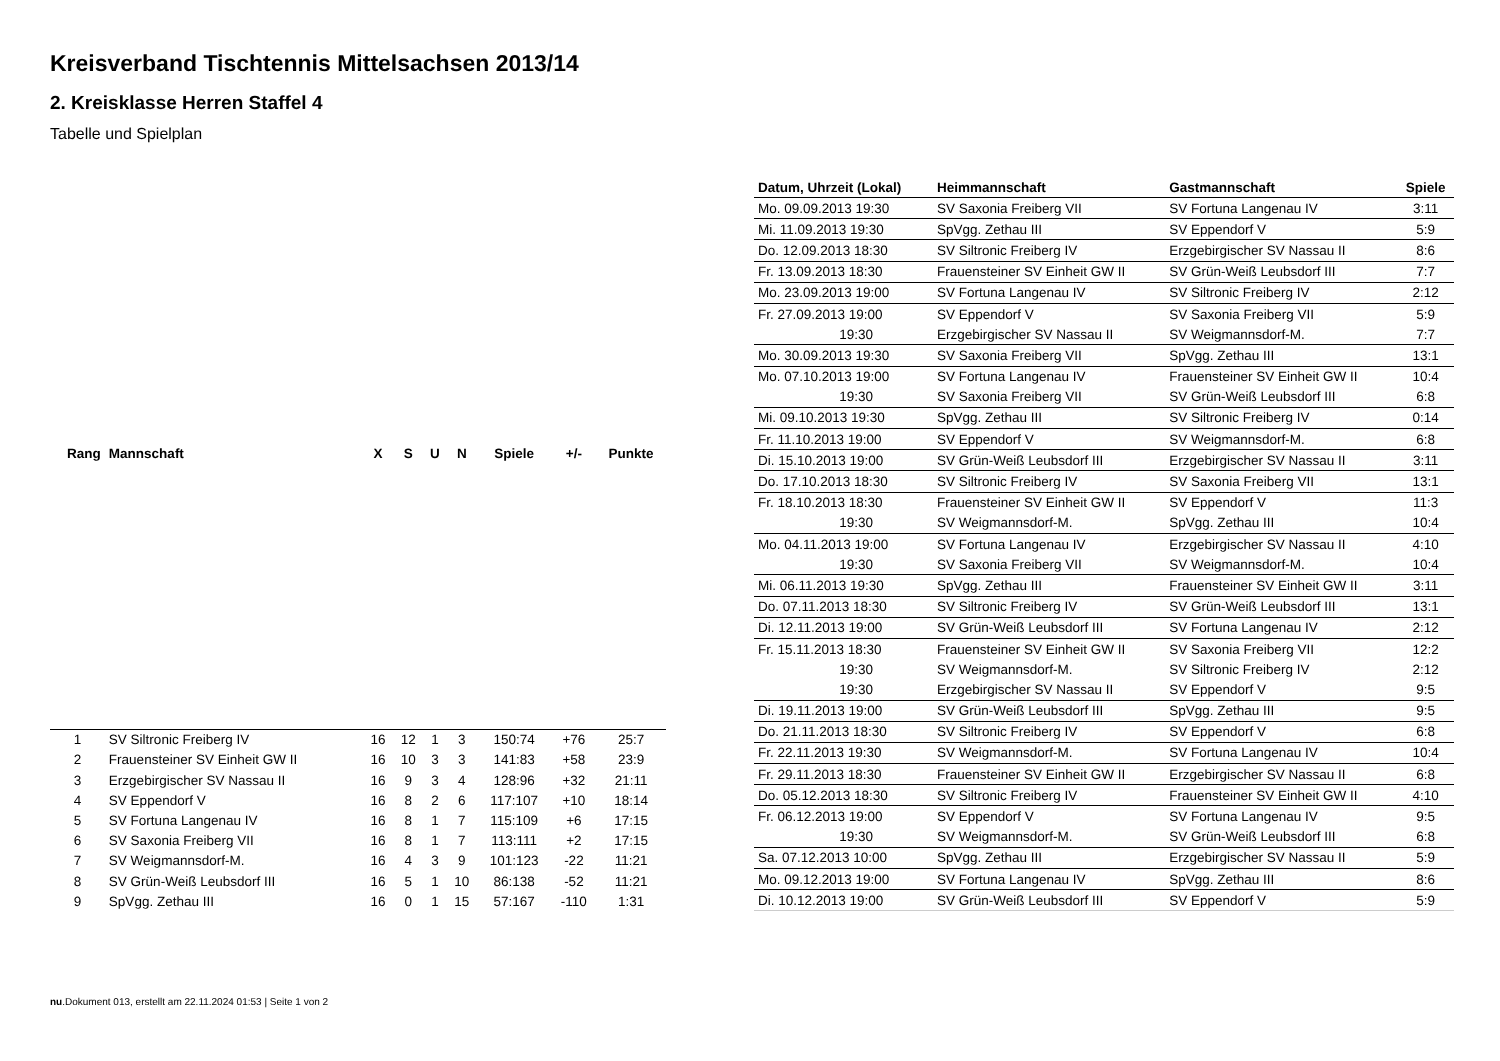Kreisverband Tischtennis Mittelsachsen 2013/14
2. Kreisklasse Herren Staffel 4
Tabelle und Spielplan
| Rang | Mannschaft | X | S | U | N | Spiele | +/- | Punkte |
| --- | --- | --- | --- | --- | --- | --- | --- | --- |
| 1 | SV Siltronic Freiberg IV | 16 | 12 | 1 | 3 | 150:74 | +76 | 25:7 |
| 2 | Frauensteiner SV Einheit GW II | 16 | 10 | 3 | 3 | 141:83 | +58 | 23:9 |
| 3 | Erzgebirgischer SV Nassau II | 16 | 9 | 3 | 4 | 128:96 | +32 | 21:11 |
| 4 | SV Eppendorf V | 16 | 8 | 2 | 6 | 117:107 | +10 | 18:14 |
| 5 | SV Fortuna Langenau IV | 16 | 8 | 1 | 7 | 115:109 | +6 | 17:15 |
| 6 | SV Saxonia Freiberg VII | 16 | 8 | 1 | 7 | 113:111 | +2 | 17:15 |
| 7 | SV Weigmannsdorf-M. | 16 | 4 | 3 | 9 | 101:123 | -22 | 11:21 |
| 8 | SV Grün-Weiß Leubsdorf III | 16 | 5 | 1 | 10 | 86:138 | -52 | 11:21 |
| 9 | SpVgg. Zethau III | 16 | 0 | 1 | 15 | 57:167 | -110 | 1:31 |
| Datum, Uhrzeit (Lokal) | Heimmannschaft | Gastmannschaft | Spiele |
| --- | --- | --- | --- |
| Mo. 09.09.2013 19:30 | SV Saxonia Freiberg VII | SV Fortuna Langenau IV | 3:11 |
| Mi. 11.09.2013 19:30 | SpVgg. Zethau III | SV Eppendorf V | 5:9 |
| Do. 12.09.2013 18:30 | SV Siltronic Freiberg IV | Erzgebirgischer SV Nassau II | 8:6 |
| Fr. 13.09.2013 18:30 | Frauensteiner SV Einheit GW II | SV Grün-Weiß Leubsdorf III | 7:7 |
| Mo. 23.09.2013 19:00 | SV Fortuna Langenau IV | SV Siltronic Freiberg IV | 2:12 |
| Fr. 27.09.2013 19:00 | SV Eppendorf V | SV Saxonia Freiberg VII | 5:9 |
| 19:30 | Erzgebirgischer SV Nassau II | SV Weigmannsdorf-M. | 7:7 |
| Mo. 30.09.2013 19:30 | SV Saxonia Freiberg VII | SpVgg. Zethau III | 13:1 |
| Mo. 07.10.2013 19:00 | SV Fortuna Langenau IV | Frauensteiner SV Einheit GW II | 10:4 |
| 19:30 | SV Saxonia Freiberg VII | SV Grün-Weiß Leubsdorf III | 6:8 |
| Mi. 09.10.2013 19:30 | SpVgg. Zethau III | SV Siltronic Freiberg IV | 0:14 |
| Fr. 11.10.2013 19:00 | SV Eppendorf V | SV Weigmannsdorf-M. | 6:8 |
| Di. 15.10.2013 19:00 | SV Grün-Weiß Leubsdorf III | Erzgebirgischer SV Nassau II | 3:11 |
| Do. 17.10.2013 18:30 | SV Siltronic Freiberg IV | SV Saxonia Freiberg VII | 13:1 |
| Fr. 18.10.2013 18:30 | Frauensteiner SV Einheit GW II | SV Eppendorf V | 11:3 |
| 19:30 | SV Weigmannsdorf-M. | SpVgg. Zethau III | 10:4 |
| Mo. 04.11.2013 19:00 | SV Fortuna Langenau IV | Erzgebirgischer SV Nassau II | 4:10 |
| 19:30 | SV Saxonia Freiberg VII | SV Weigmannsdorf-M. | 10:4 |
| Mi. 06.11.2013 19:30 | SpVgg. Zethau III | Frauensteiner SV Einheit GW II | 3:11 |
| Do. 07.11.2013 18:30 | SV Siltronic Freiberg IV | SV Grün-Weiß Leubsdorf III | 13:1 |
| Di. 12.11.2013 19:00 | SV Grün-Weiß Leubsdorf III | SV Fortuna Langenau IV | 2:12 |
| Fr. 15.11.2013 18:30 | Frauensteiner SV Einheit GW II | SV Saxonia Freiberg VII | 12:2 |
| 19:30 | SV Weigmannsdorf-M. | SV Siltronic Freiberg IV | 2:12 |
| 19:30 | Erzgebirgischer SV Nassau II | SV Eppendorf V | 9:5 |
| Di. 19.11.2013 19:00 | SV Grün-Weiß Leubsdorf III | SpVgg. Zethau III | 9:5 |
| Do. 21.11.2013 18:30 | SV Siltronic Freiberg IV | SV Eppendorf V | 6:8 |
| Fr. 22.11.2013 19:30 | SV Weigmannsdorf-M. | SV Fortuna Langenau IV | 10:4 |
| Fr. 29.11.2013 18:30 | Frauensteiner SV Einheit GW II | Erzgebirgischer SV Nassau II | 6:8 |
| Do. 05.12.2013 18:30 | SV Siltronic Freiberg IV | Frauensteiner SV Einheit GW II | 4:10 |
| Fr. 06.12.2013 19:00 | SV Eppendorf V | SV Fortuna Langenau IV | 9:5 |
| 19:30 | SV Weigmannsdorf-M. | SV Grün-Weiß Leubsdorf III | 6:8 |
| Sa. 07.12.2013 10:00 | SpVgg. Zethau III | Erzgebirgischer SV Nassau II | 5:9 |
| Mo. 09.12.2013 19:00 | SV Fortuna Langenau IV | SpVgg. Zethau III | 8:6 |
| Di. 10.12.2013 19:00 | SV Grün-Weiß Leubsdorf III | SV Eppendorf V | 5:9 |
nu.Dokument 013, erstellt am 22.11.2024 01:53 | Seite 1 von 2